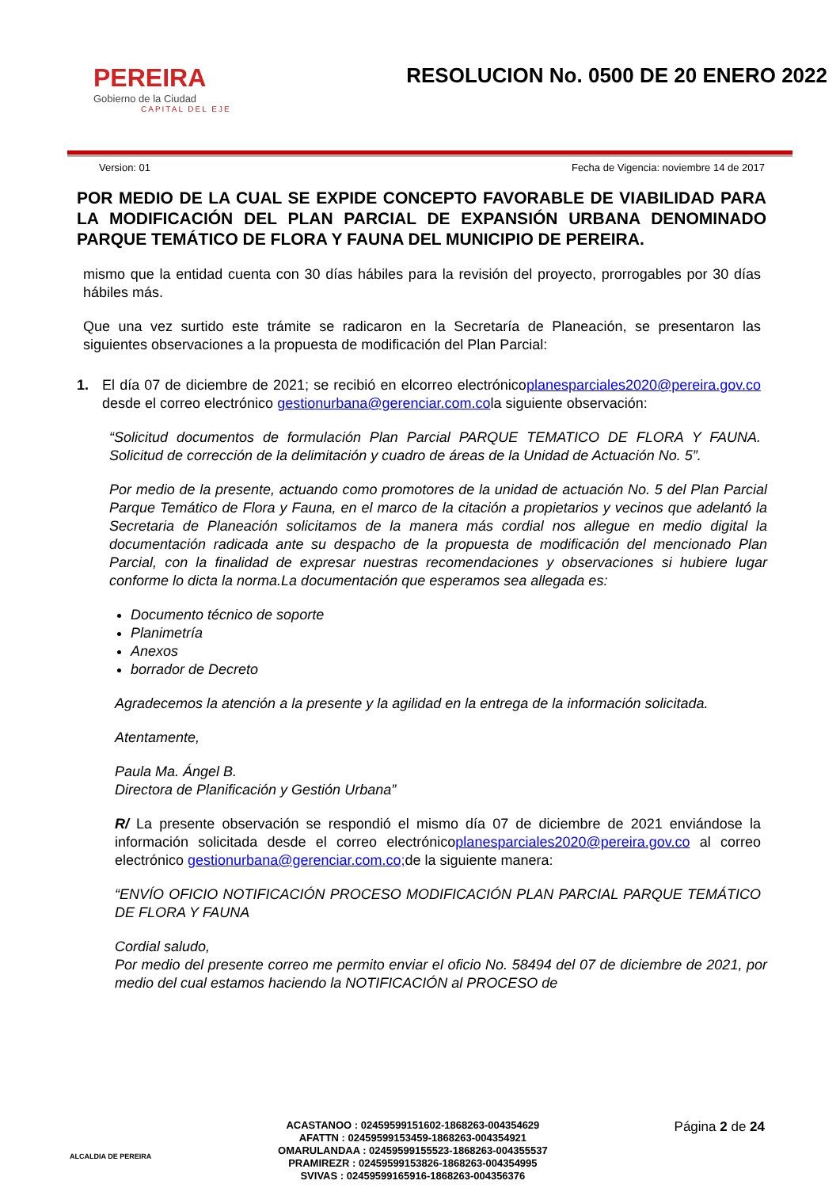PEREIRA
Gobierno de la Ciudad
CAPITAL DEL EJE
RESOLUCION No. 0500 DE 20 ENERO 2022
Version: 01 Fecha de Vigencia: noviembre 14 de 2017
POR MEDIO DE LA CUAL SE EXPIDE CONCEPTO FAVORABLE DE VIABILIDAD PARA LA MODIFICACIÓN DEL PLAN PARCIAL DE EXPANSIÓN URBANA DENOMINADO PARQUE TEMÁTICO DE FLORA Y FAUNA DEL MUNICIPIO DE PEREIRA.
mismo que la entidad cuenta con 30 días hábiles para la revisión del proyecto, prorrogables por 30 días hábiles más.
Que una vez surtido este trámite se radicaron en la Secretaría de Planeación, se presentaron las siguientes observaciones a la propuesta de modificación del Plan Parcial:
1. El día 07 de diciembre de 2021; se recibió en elcorreo electrónicoplanesparciales2020@pereira.gov.co desde el correo electrónico gestionurbana@gerenciar.com.cola siguiente observación:
“Solicitud documentos de formulación Plan Parcial PARQUE TEMATICO DE FLORA Y FAUNA. Solicitud de corrección de la delimitación y cuadro de áreas de la Unidad de Actuación No. 5”.
Por medio de la presente, actuando como promotores de la unidad de actuación No. 5 del Plan Parcial Parque Temático de Flora y Fauna, en el marco de la citación a propietarios y vecinos que adelantó la Secretaria de Planeación solicitamos de la manera más cordial nos allegue en medio digital la documentación radicada ante su despacho de la propuesta de modificación del mencionado Plan Parcial, con la finalidad de expresar nuestras recomendaciones y observaciones si hubiere lugar conforme lo dicta la norma.La documentación que esperamos sea allegada es:
Documento técnico de soporte
Planimetría
Anexos
borrador de Decreto
Agradecemos la atención a la presente y la agilidad en la entrega de la información solicitada.
Atentamente,
Paula Ma. Ángel B.
Directora de Planificación y Gestión Urbana”
R/ La presente observación se respondió el mismo día 07 de diciembre de 2021 enviándose la información solicitada desde el correo electrónicoplanesparciales2020@pereira.gov.co al correo electrónico gestionurbana@gerenciar.com.co; de la siguiente manera:
“ENVÍO OFICIO NOTIFICACIÓN PROCESO MODIFICACIÓN PLAN PARCIAL PARQUE TEMÁTICO DE FLORA Y FAUNA
Cordial saludo,
Por medio del presente correo me permito enviar el oficio No. 58494 del 07 de diciembre de 2021, por medio del cual estamos haciendo la NOTIFICACIÓN al PROCESO de
ALCALDIA DE PEREIRA
ACASTANOO : 02459599151602-1868263-004354629
AFATTN : 02459599153459-1868263-004354921
OMARULANDAA : 02459599155523-1868263-004355537
PRAMIREZR : 02459599153826-1868263-004354995
SVIVAS : 02459599165916-1868263-004356376
Página 2 de 24